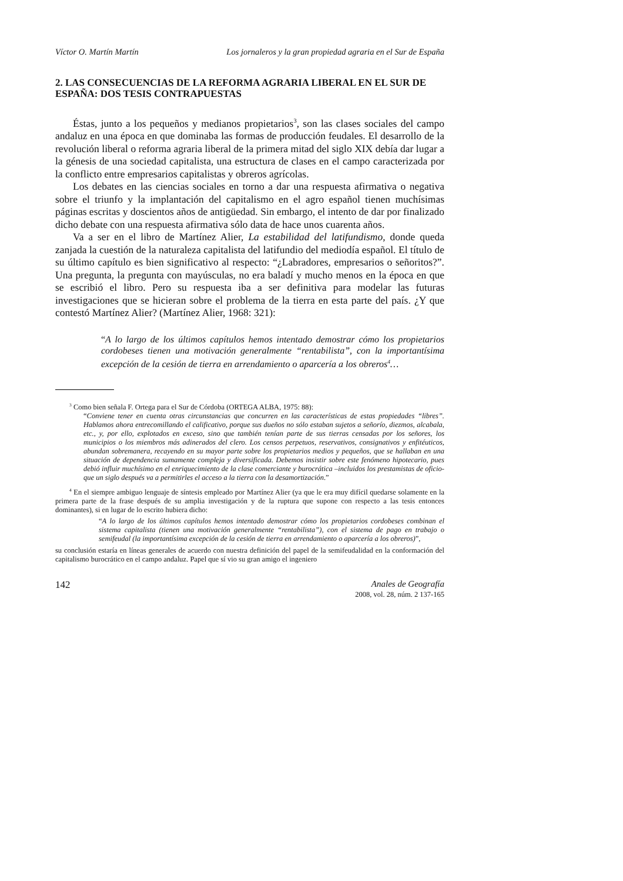Víctor O. Martín Martín Los jornaleros y la gran propiedad agraria en el Sur de España
2. LAS CONSECUENCIAS DE LA REFORMA AGRARIA LIBERAL EN EL SUR DE ESPAÑA: DOS TESIS CONTRAPUESTAS
Éstas, junto a los pequeños y medianos propietarios<sup>3</sup>, son las clases sociales del campo andaluz en una época en que dominaba las formas de producción feudales. El desarrollo de la revolución liberal o reforma agraria liberal de la primera mitad del siglo XIX debía dar lugar a la génesis de una sociedad capitalista, una estructura de clases en el campo caracterizada por la conflicto entre empresarios capitalistas y obreros agrícolas.
Los debates en las ciencias sociales en torno a dar una respuesta afirmativa o negativa sobre el triunfo y la implantación del capitalismo en el agro español tienen muchísimas páginas escritas y doscientos años de antigüedad. Sin embargo, el intento de dar por finalizado dicho debate con una respuesta afirmativa sólo data de hace unos cuarenta años.
Va a ser en el libro de Martínez Alier, La estabilidad del latifundismo, donde queda zanjada la cuestión de la naturaleza capitalista del latifundio del mediodía español. El título de su último capítulo es bien significativo al respecto: “¿Labradores, empresarios o señoritos?”. Una pregunta, la pregunta con mayúsculas, no era baladí y mucho menos en la época en que se escribió el libro. Pero su respuesta iba a ser definitiva para modelar las futuras investigaciones que se hicieran sobre el problema de la tierra en esta parte del país. ¿Y que contestó Martínez Alier? (Martínez Alier, 1968: 321):
“A lo largo de los últimos capítulos hemos intentado demostrar cómo los propietarios cordobeses tienen una motivación generalmente “rentabilista”, con la importantísima excepción de la cesión de tierra en arrendamiento o aparcería a los obreros<sup>4</sup>…
<sup>3</sup> Como bien señala F. Ortega para el Sur de Córdoba (ORTEGA ALBA, 1975: 88):
“Conviene tener en cuenta otras circunstancias que concurren en las características de estas propiedades “libres”. Hablamos ahora entrecomillando el calificativo, porque sus dueños no sólo estaban sujetos a señorío, diezmos, alcabala, etc., y, por ello, explotados en exceso, sino que también tenían parte de sus tierras censadas por los señores, los municipios o los miembros más adinerados del clero. Los censos perpetuos, reservativos, consignativos y enfitéuticos, abundan sobremanera, recayendo en su mayor parte sobre los propietarios medios y pequeños, que se hallaban en una situación de dependencia sumamente compleja y diversificada. Debemos insistir sobre este fenómeno hipotecario, pues debió influir muchísimo en el enriquecimiento de la clase comerciante y burocrática –incluidos los prestamistas de oficio- que un siglo después va a permitirles el acceso a la tierra con la desamortización.”
<sup>4</sup> En el siempre ambiguo lenguaje de síntesis empleado por Martínez Alier (ya que le era muy difícil quedarse solamente en la primera parte de la frase después de su amplia investigación y de la ruptura que supone con respecto a las tesis entonces dominantes), si en lugar de lo escrito hubiera dicho:
“A lo largo de los últimos capítulos hemos intentado demostrar cómo los propietarios cordobeses combinan el sistema capitalista (tienen una motivación generalmente “rentabilista”), con el sistema de pago en trabajo o semifeudal (la importantísima excepción de la cesión de tierra en arrendamiento o aparcería a los obreros)”,
su conclusión estaría en líneas generales de acuerdo con nuestra definición del papel de la semifeudalidad en la conformación del capitalismo burocrático en el campo andaluz. Papel que sí vio su gran amigo el ingeniero
142 Anales de Geografía
2008, vol. 28, núm. 2 137-165